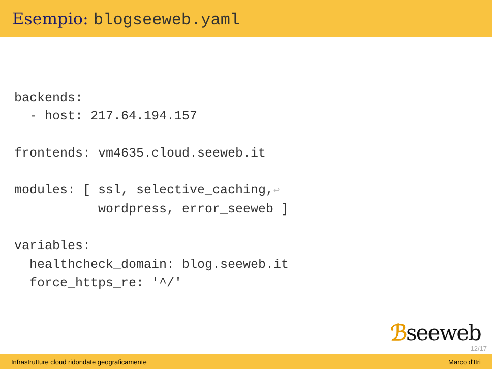Esempio: blogseeweb.yaml
backends:
  - host: 217.64.194.157

frontends: vm4635.cloud.seeweb.it

modules: [ ssl, selective_caching,↩
           wordpress, error_seeweb ]

variables:
  healthcheck_domain: blog.seeweb.it
  force_https_re: '^/'
ℬseeweb
12/17
Infrastrutture cloud ridondate geograficamente Marco d'Itri